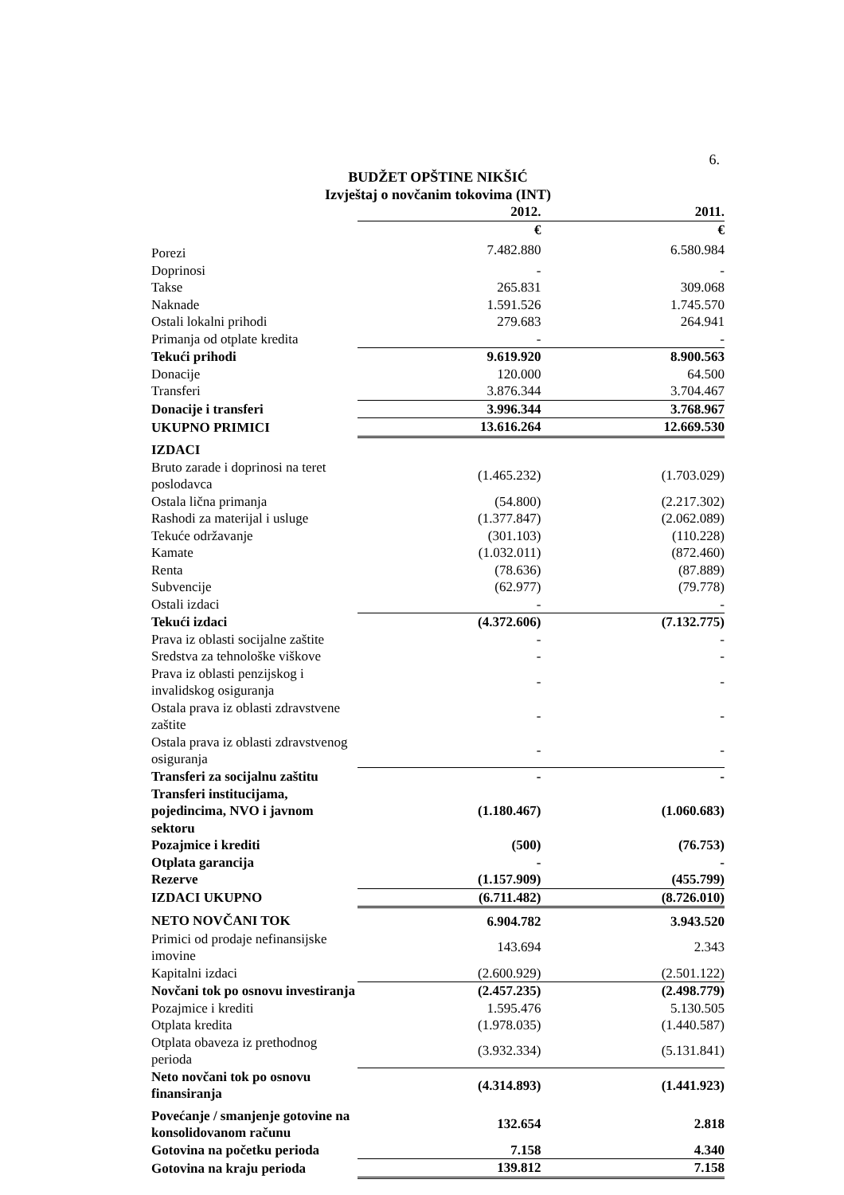6.
BUDŽET OPŠTINE NIKŠIĆ
Izvještaj o novčanim tokovima (INT)
| | 2012. | 2011. |
| --- | --- | --- |
| | € | € |
| Porezi | 7.482.880 | 6.580.984 |
| Doprinosi | - | - |
| Takse | 265.831 | 309.068 |
| Naknade | 1.591.526 | 1.745.570 |
| Ostali lokalni prihodi | 279.683 | 264.941 |
| Primanja od otplate kredita | - | - |
| Tekući prihodi | 9.619.920 | 8.900.563 |
| Donacije | 120.000 | 64.500 |
| Transferi | 3.876.344 | 3.704.467 |
| Donacije i transferi | 3.996.344 | 3.768.967 |
| UKUPNO PRIMICI | 13.616.264 | 12.669.530 |
| IZDACI | | |
| Bruto zarade i doprinosi na teret poslodavca | (1.465.232) | (1.703.029) |
| Ostala lična primanja | (54.800) | (2.217.302) |
| Rashodi za materijal i usluge | (1.377.847) | (2.062.089) |
| Tekuće održavanje | (301.103) | (110.228) |
| Kamate | (1.032.011) | (872.460) |
| Renta | (78.636) | (87.889) |
| Subvencije | (62.977) | (79.778) |
| Ostali izdaci | - | - |
| Tekući izdaci | (4.372.606) | (7.132.775) |
| Prava iz oblasti socijalne zaštite | - | - |
| Sredstva za tehnološke viškove | - | - |
| Prava iz oblasti penzijskog i invalidskog osiguranja | - | - |
| Ostala prava iz oblasti zdravstvene zaštite | - | - |
| Ostala prava iz oblasti zdravstvenog osiguranja | - | - |
| Transferi za socijalnu zaštitu | - | - |
| Transferi institucijama, pojedincima, NVO i javnom sektoru | (1.180.467) | (1.060.683) |
| Pozajmice i krediti | (500) | (76.753) |
| Otplata garancija | - | - |
| Rezerve | (1.157.909) | (455.799) |
| IZDACI UKUPNO | (6.711.482) | (8.726.010) |
| NETO NOVČANI TOK | 6.904.782 | 3.943.520 |
| Primici od prodaje nefinansijske imovine | 143.694 | 2.343 |
| Kapitalni izdaci | (2.600.929) | (2.501.122) |
| Novčani tok po osnovu investiranja | (2.457.235) | (2.498.779) |
| Pozajmice i krediti | 1.595.476 | 5.130.505 |
| Otplata kredita | (1.978.035) | (1.440.587) |
| Otplata obaveza iz prethodnog perioda | (3.932.334) | (5.131.841) |
| Neto novčani tok po osnovu finansiranja | (4.314.893) | (1.441.923) |
| Povećanje / smanjenje gotovine na konsolidovanom računu | 132.654 | 2.818 |
| Gotovina na početku perioda | 7.158 | 4.340 |
| Gotovina na kraju perioda | 139.812 | 7.158 |